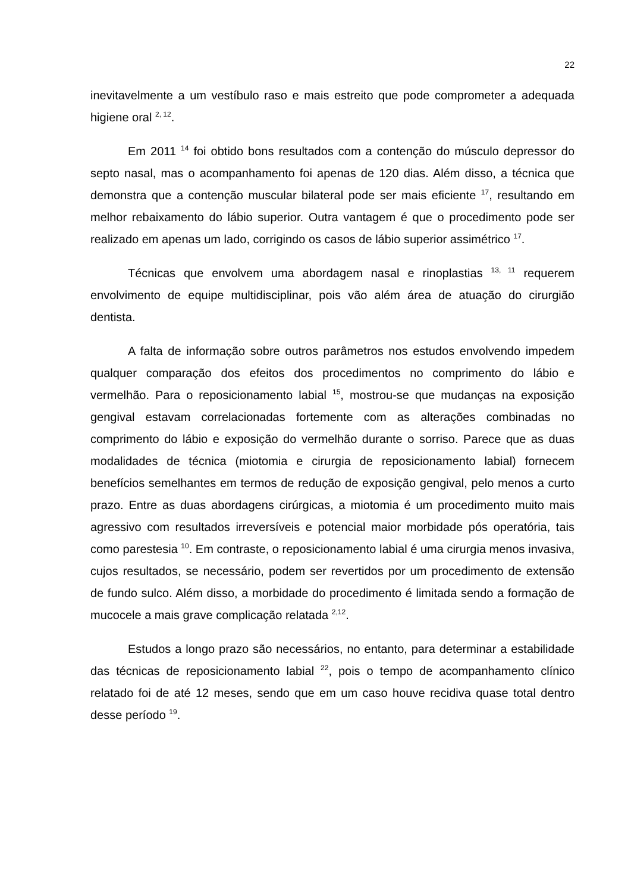22
inevitavelmente a um vestíbulo raso e mais estreito que pode comprometer a adequada higiene oral <sup>2, 12</sup>.
Em 2011 <sup>14</sup> foi obtido bons resultados com a contenção do músculo depressor do septo nasal, mas o acompanhamento foi apenas de 120 dias. Além disso, a técnica que demonstra que a contenção muscular bilateral pode ser mais eficiente <sup>17</sup>, resultando em melhor rebaixamento do lábio superior. Outra vantagem é que o procedimento pode ser realizado em apenas um lado, corrigindo os casos de lábio superior assimétrico <sup>17</sup>.
Técnicas que envolvem uma abordagem nasal e rinoplastias <sup>13, 11</sup> requerem envolvimento de equipe multidisciplinar, pois vão além área de atuação do cirurgião dentista.
A falta de informação sobre outros parâmetros nos estudos envolvendo impedem qualquer comparação dos efeitos dos procedimentos no comprimento do lábio e vermelhão. Para o reposicionamento labial <sup>15</sup>, mostrou-se que mudanças na exposição gengival estavam correlacionadas fortemente com as alterações combinadas no comprimento do lábio e exposição do vermelhão durante o sorriso. Parece que as duas modalidades de técnica (miotomia e cirurgia de reposicionamento labial) fornecem benefícios semelhantes em termos de redução de exposição gengival, pelo menos a curto prazo. Entre as duas abordagens cirúrgicas, a miotomia é um procedimento muito mais agressivo com resultados irreversíveis e potencial maior morbidade pós operatória, tais como parestesia <sup>10</sup>. Em contraste, o reposicionamento labial é uma cirurgia menos invasiva, cujos resultados, se necessário, podem ser revertidos por um procedimento de extensão de fundo sulco. Além disso, a morbidade do procedimento é limitada sendo a formação de mucocele a mais grave complicação relatada <sup>2,12</sup>.
Estudos a longo prazo são necessários, no entanto, para determinar a estabilidade das técnicas de reposicionamento labial <sup>22</sup>, pois o tempo de acompanhamento clínico relatado foi de até 12 meses, sendo que em um caso houve recidiva quase total dentro desse período <sup>19</sup>.